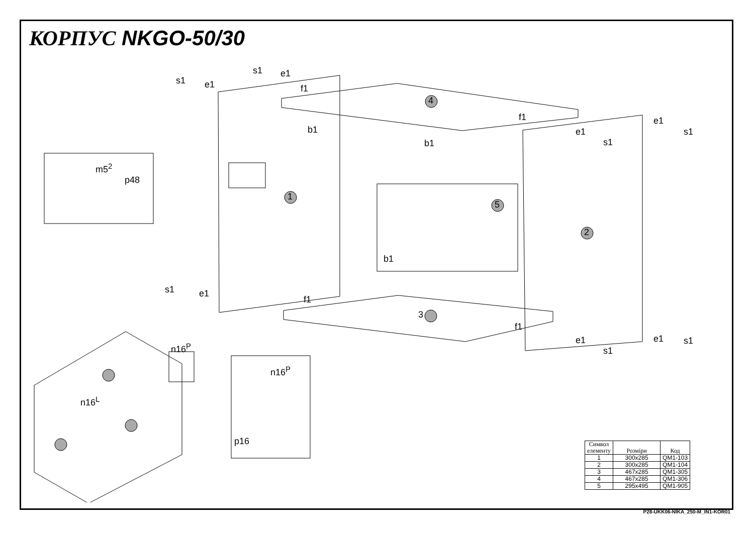КОРПУС NKGO-50/30
1
2
3
4
5
s1 e1
s1 e1
f1
f1
b1
b1
e1
e1 s1
s1
m5<sup>2</sup>
p48
b1
s1 e1
f1
f1
e1
e1 s1
s1
n16<sup>P</sup>
n16<sup>P</sup>
n16<sup>L</sup>
p16
| Символ елементу | Розміри | Код |
| --- | --- | --- |
| 1 | 300x285 | QM1-103 |
| 2 | 300x285 | QM1-104 |
| 3 | 467x285 | QM1-305 |
| 4 | 467x285 | QM1-306 |
| 5 | 295x495 | QM1-905 |
P28-UKK06-NIKA_250-M_IN1-KOR01